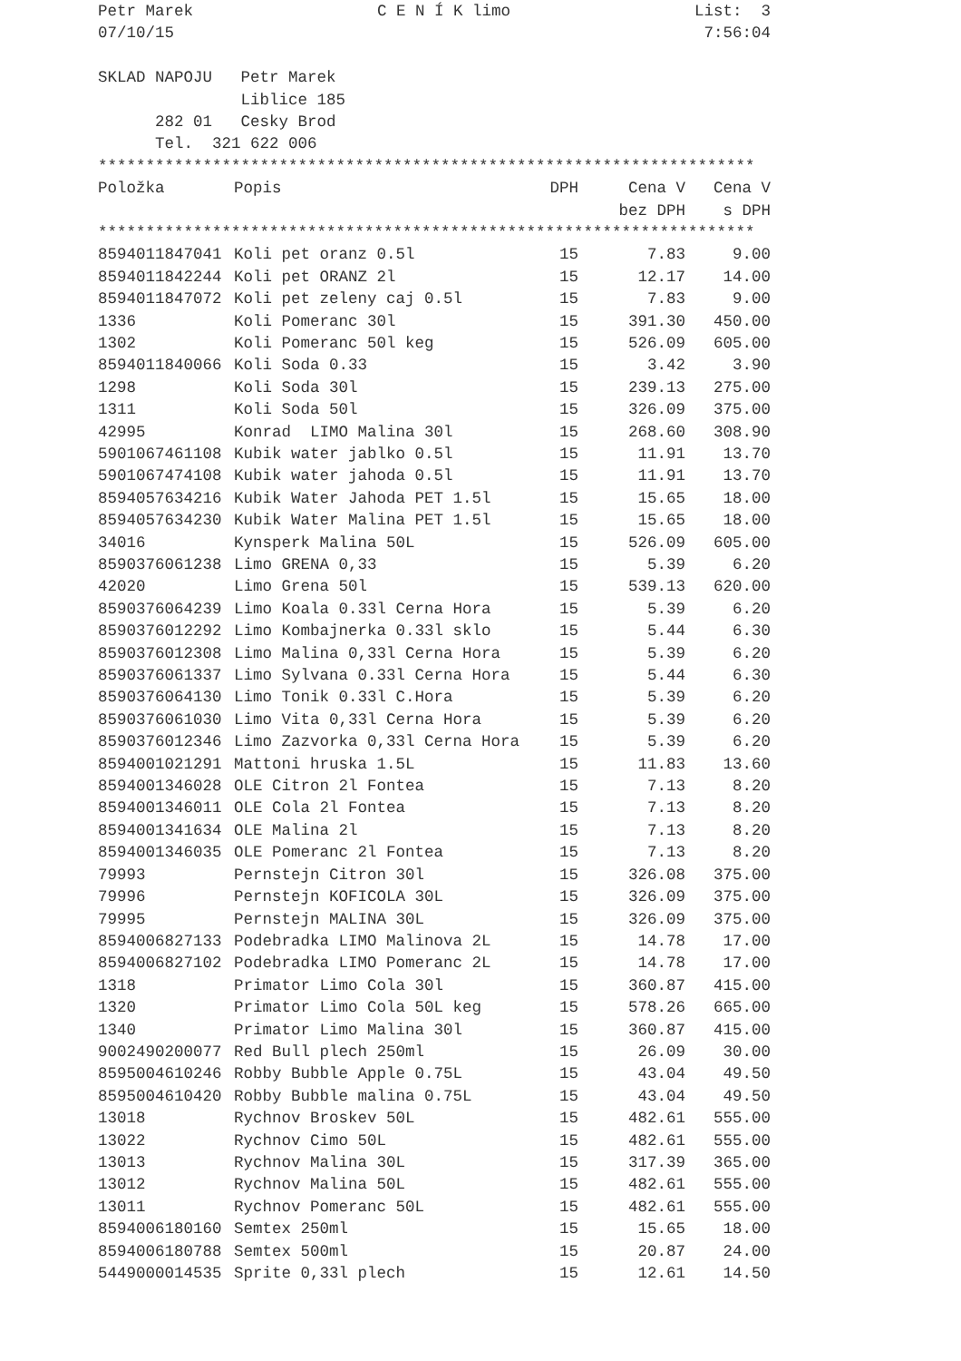Petr Marek C E N Í K limo List: 3
07/10/15 7:56:04
SKLAD NAPOJU Petr Marek
Liblice 185
282 01 Cesky Brod
Tel. 321 622 006
*********************************************************************
| Položka | Popis | DPH | Cena V | Cena V |
| --- | --- | --- | --- | --- |
| | | | bez DPH | s DPH |
*********************************************************************
| 8594011847041 | Koli pet oranz 0.5l | 15 | 7.83 | 9.00 |
| 8594011842244 | Koli pet ORANZ 2l | 15 | 12.17 | 14.00 |
| 8594011847072 | Koli pet zeleny caj 0.5l | 15 | 7.83 | 9.00 |
| 1336 | Koli Pomeranc 30l | 15 | 391.30 | 450.00 |
| 1302 | Koli Pomeranc 50l keg | 15 | 526.09 | 605.00 |
| 8594011840066 | Koli Soda 0.33 | 15 | 3.42 | 3.90 |
| 1298 | Koli Soda 30l | 15 | 239.13 | 275.00 |
| 1311 | Koli Soda 50l | 15 | 326.09 | 375.00 |
| 42995 | Konrad LIMO Malina 30l | 15 | 268.60 | 308.90 |
| 5901067461108 | Kubik water jablko 0.5l | 15 | 11.91 | 13.70 |
| 5901067474108 | Kubik water jahoda 0.5l | 15 | 11.91 | 13.70 |
| 8594057634216 | Kubik Water Jahoda PET 1.5l | 15 | 15.65 | 18.00 |
| 8594057634230 | Kubik Water Malina PET 1.5l | 15 | 15.65 | 18.00 |
| 34016 | Kynsperk Malina 50L | 15 | 526.09 | 605.00 |
| 8590376061238 | Limo GRENA 0,33 | 15 | 5.39 | 6.20 |
| 42020 | Limo Grena 50l | 15 | 539.13 | 620.00 |
| 8590376064239 | Limo Koala 0.33l Cerna Hora | 15 | 5.39 | 6.20 |
| 8590376012292 | Limo Kombajnerka 0.33l sklo | 15 | 5.44 | 6.30 |
| 8590376012308 | Limo Malina 0,33l Cerna Hora | 15 | 5.39 | 6.20 |
| 8590376061337 | Limo Sylvana 0.33l Cerna Hora | 15 | 5.44 | 6.30 |
| 8590376064130 | Limo Tonik 0.33l C.Hora | 15 | 5.39 | 6.20 |
| 8590376061030 | Limo Vita 0,33l Cerna Hora | 15 | 5.39 | 6.20 |
| 8590376012346 | Limo Zazvorka 0,33l Cerna Hora | 15 | 5.39 | 6.20 |
| 8594001021291 | Mattoni hruska 1.5L | 15 | 11.83 | 13.60 |
| 8594001346028 | OLE Citron 2l Fontea | 15 | 7.13 | 8.20 |
| 8594001346011 | OLE Cola 2l Fontea | 15 | 7.13 | 8.20 |
| 8594001341634 | OLE Malina 2l | 15 | 7.13 | 8.20 |
| 8594001346035 | OLE Pomeranc 2l Fontea | 15 | 7.13 | 8.20 |
| 79993 | Pernstejn Citron 30l | 15 | 326.08 | 375.00 |
| 79996 | Pernstejn KOFICOLA 30L | 15 | 326.09 | 375.00 |
| 79995 | Pernstejn MALINA 30L | 15 | 326.09 | 375.00 |
| 8594006827133 | Podebradka LIMO Malinova 2L | 15 | 14.78 | 17.00 |
| 8594006827102 | Podebradka LIMO Pomeranc 2L | 15 | 14.78 | 17.00 |
| 1318 | Primator Limo Cola 30l | 15 | 360.87 | 415.00 |
| 1320 | Primator Limo Cola 50L keg | 15 | 578.26 | 665.00 |
| 1340 | Primator Limo Malina 30l | 15 | 360.87 | 415.00 |
| 9002490200077 | Red Bull plech 250ml | 15 | 26.09 | 30.00 |
| 8595004610246 | Robby Bubble Apple 0.75L | 15 | 43.04 | 49.50 |
| 8595004610420 | Robby Bubble malina 0.75L | 15 | 43.04 | 49.50 |
| 13018 | Rychnov Broskev 50L | 15 | 482.61 | 555.00 |
| 13022 | Rychnov Cimo 50L | 15 | 482.61 | 555.00 |
| 13013 | Rychnov Malina 30L | 15 | 317.39 | 365.00 |
| 13012 | Rychnov Malina 50L | 15 | 482.61 | 555.00 |
| 13011 | Rychnov Pomeranc 50L | 15 | 482.61 | 555.00 |
| 8594006180160 | Semtex 250ml | 15 | 15.65 | 18.00 |
| 8594006180788 | Semtex 500ml | 15 | 20.87 | 24.00 |
| 5449000014535 | Sprite 0,33l plech | 15 | 12.61 | 14.50 |